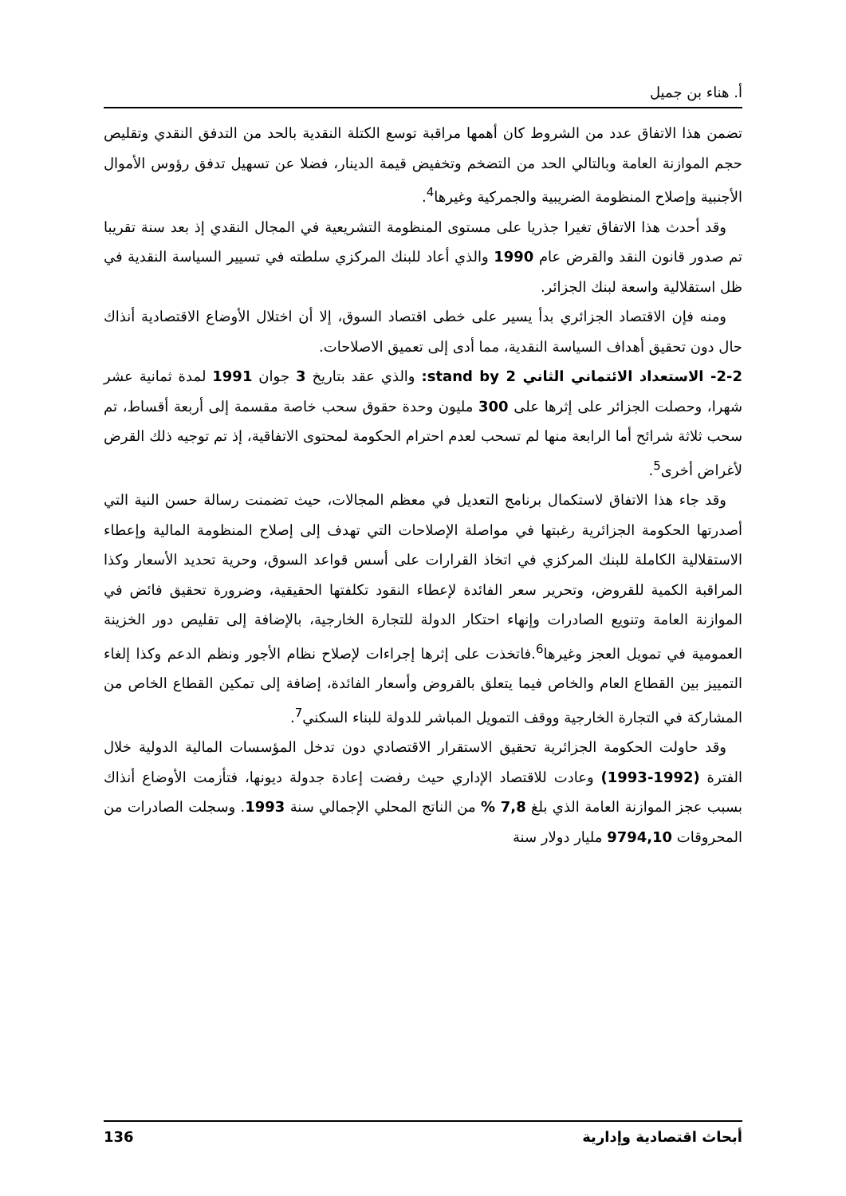أ. هناء بن جميل
تضمن هذا الاتفاق عدد من الشروط كان أهمها مراقبة توسع الكتلة النقدية بالحد من التدفق النقدي وتقليص حجم الموازنة العامة وبالتالي الحد من التضخم وتخفيض قيمة الدينار، فضلا عن تسهيل تدفق رؤوس الأموال الأجنبية وإصلاح المنظومة الضريبية والجمركية وغيرها<sup>4</sup>.
وقد أحدث هذا الاتفاق تغيرا جذريا على مستوى المنظومة التشريعية في المجال النقدي إذ بعد سنة تقريبا تم صدور قانون النقد والقرض عام 1990 والذي أعاد للبنك المركزي سلطته في تسيير السياسة النقدية في ظل استقلالية واسعة لبنك الجزائر.
ومنه فإن الاقتصاد الجزائري بدأ يسير على خطى اقتصاد السوق، إلا أن اختلال الأوضاع الاقتصادية أنذاك حال دون تحقيق أهداف السياسة النقدية، مما أدى إلى تعميق الاصلاحات.
2-2- الاستعداد الائتماني الثاني stand by 2: والذي عقد بتاريخ 3 جوان 1991 لمدة ثمانية عشر شهرا، وحصلت الجزائر على إثرها على 300 مليون وحدة حقوق سحب خاصة مقسمة إلى أربعة أقساط، تم سحب ثلاثة شرائح أما الرابعة منها لم تسحب لعدم احترام الحكومة لمحتوى الاتفاقية، إذ تم توجيه ذلك القرض لأغراض أخرى<sup>5</sup>.
وقد جاء هذا الاتفاق لاستكمال برنامج التعديل في معظم المجالات، حيث تضمنت رسالة حسن النية التي أصدرتها الحكومة الجزائرية رغبتها في مواصلة الإصلاحات التي تهدف إلى إصلاح المنظومة المالية وإعطاء الاستقلالية الكاملة للبنك المركزي في اتخاذ القرارات على أسس قواعد السوق، وحرية تحديد الأسعار وكذا المراقبة الكمية للقروض، وتحرير سعر الفائدة لإعطاء النقود تكلفتها الحقيقية، وضرورة تحقيق فائض في الموازنة العامة وتنويع الصادرات وإنهاء احتكار الدولة للتجارة الخارجية، بالإضافة إلى تقليص دور الخزينة العمومية في تمويل العجز وغيرها<sup>6</sup>.فاتخذت على إثرها إجراءات لإصلاح نظام الأجور ونظم الدعم وكذا إلغاء التمييز بين القطاع العام والخاص فيما يتعلق بالقروض وأسعار الفائدة، إضافة إلى تمكين القطاع الخاص من المشاركة في التجارة الخارجية ووقف التمويل المباشر للدولة للبناء السكني<sup>7</sup>.
وقد حاولت الحكومة الجزائرية تحقيق الاستقرار الاقتصادي دون تدخل المؤسسات المالية الدولية خلال الفترة (1992-1993) وعادت للاقتصاد الإداري حيث رفضت إعادة جدولة ديونها، فتأزمت الأوضاع أنذاك بسبب عجز الموازنة العامة الذي بلغ 7,8 % من الناتج المحلي الإجمالي سنة 1993. وسجلت الصادرات من المحروقات 9794,10 مليار دولار سنة
أبحاث اقتصادية وإدارية 136